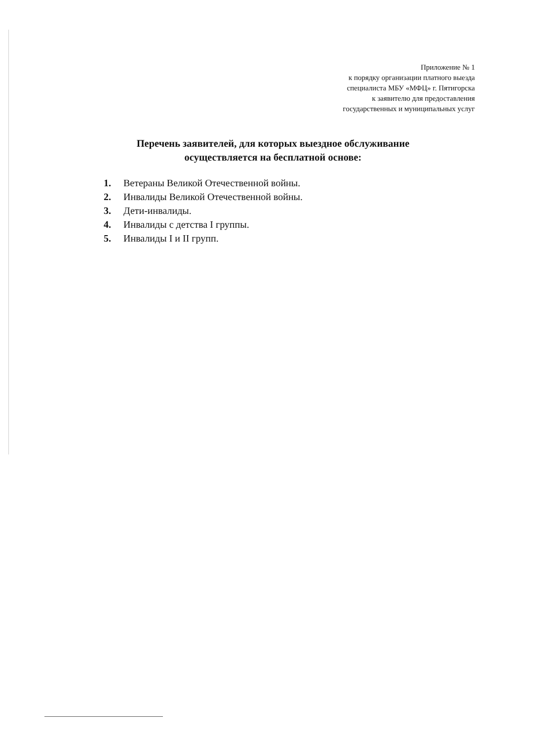Приложение № 1
к порядку организации платного выезда
специалиста МБУ «МФЦ» г. Пятигорска
к заявителю для предоставления
государственных и муниципальных услуг
Перечень заявителей, для которых выездное обслуживание
осуществляется на бесплатной основе:
1. Ветераны Великой Отечественной войны.
2. Инвалиды Великой Отечественной войны.
3. Дети-инвалиды.
4. Инвалиды с детства I группы.
5. Инвалиды I и II групп.